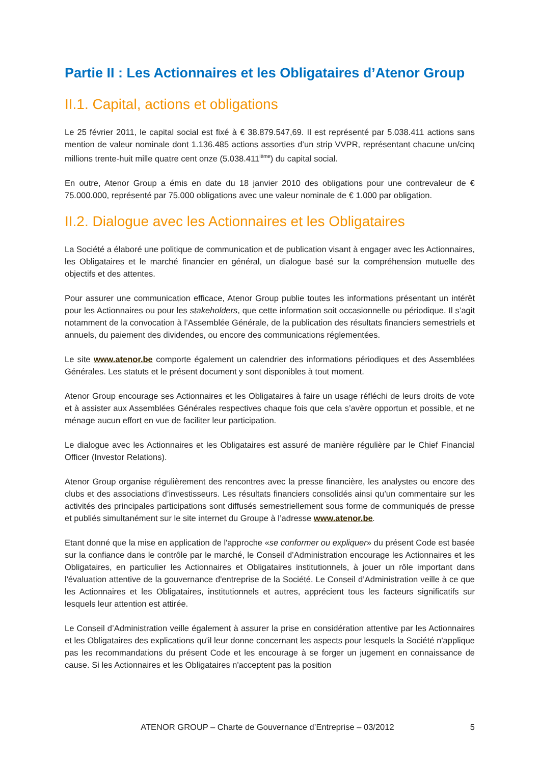Partie II : Les Actionnaires et les Obligataires d’Atenor Group
II.1. Capital, actions et obligations
Le 25 février 2011, le capital social est fixé à € 38.879.547,69. Il est représenté par 5.038.411 actions sans mention de valeur nominale dont 1.136.485 actions assorties d’un strip VVPR, représentant chacune un/cinq millions trente-huit mille quatre cent onze (5.038.411<sup>ième</sup>) du capital social.
En outre, Atenor Group a émis en date du 18 janvier 2010 des obligations pour une contrevaleur de € 75.000.000, représenté par 75.000 obligations avec une valeur nominale de € 1.000 par obligation.
II.2. Dialogue avec les Actionnaires et les Obligataires
La Société a élaboré une politique de communication et de publication visant à engager avec les Actionnaires, les Obligataires et le marché financier en général, un dialogue basé sur la compréhension mutuelle des objectifs et des attentes.
Pour assurer une communication efficace, Atenor Group publie toutes les informations présentant un intérêt pour les Actionnaires ou pour les stakeholders, que cette information soit occasionnelle ou périodique. Il s’agit notamment de la convocation à l’Assemblée Générale, de la publication des résultats financiers semestriels et annuels, du paiement des dividendes, ou encore des communications réglementées.
Le site www.atenor.be comporte également un calendrier des informations périodiques et des Assemblées Générales. Les statuts et le présent document y sont disponibles à tout moment.
Atenor Group encourage ses Actionnaires et les Obligataires à faire un usage réfléchi de leurs droits de vote et à assister aux Assemblées Générales respectives chaque fois que cela s’avère opportun et possible, et ne ménage aucun effort en vue de faciliter leur participation.
Le dialogue avec les Actionnaires et les Obligataires est assuré de manière régulière par le Chief Financial Officer (Investor Relations).
Atenor Group organise régulièrement des rencontres avec la presse financière, les analystes ou encore des clubs et des associations d’investisseurs. Les résultats financiers consolidés ainsi qu’un commentaire sur les activités des principales participations sont diffusés semestriellement sous forme de communiqués de presse et publiés simultanément sur le site internet du Groupe à l’adresse www.atenor.be.
Etant donné que la mise en application de l'approche «se conformer ou expliquer» du présent Code est basée sur la confiance dans le contrôle par le marché, le Conseil d’Administration encourage les Actionnaires et les Obligataires, en particulier les Actionnaires et Obligataires institutionnels, à jouer un rôle important dans l'évaluation attentive de la gouvernance d'entreprise de la Société. Le Conseil d’Administration veille à ce que les Actionnaires et les Obligataires, institutionnels et autres, apprécient tous les facteurs significatifs sur lesquels leur attention est attirée.
Le Conseil d’Administration veille également à assurer la prise en considération attentive par les Actionnaires et les Obligataires des explications qu'il leur donne concernant les aspects pour lesquels la Société n'applique pas les recommandations du présent Code et les encourage à se forger un jugement en connaissance de cause. Si les Actionnaires et les Obligataires n'acceptent pas la position
ATENOR GROUP – Charte de Gouvernance d’Entreprise – 03/2012 5